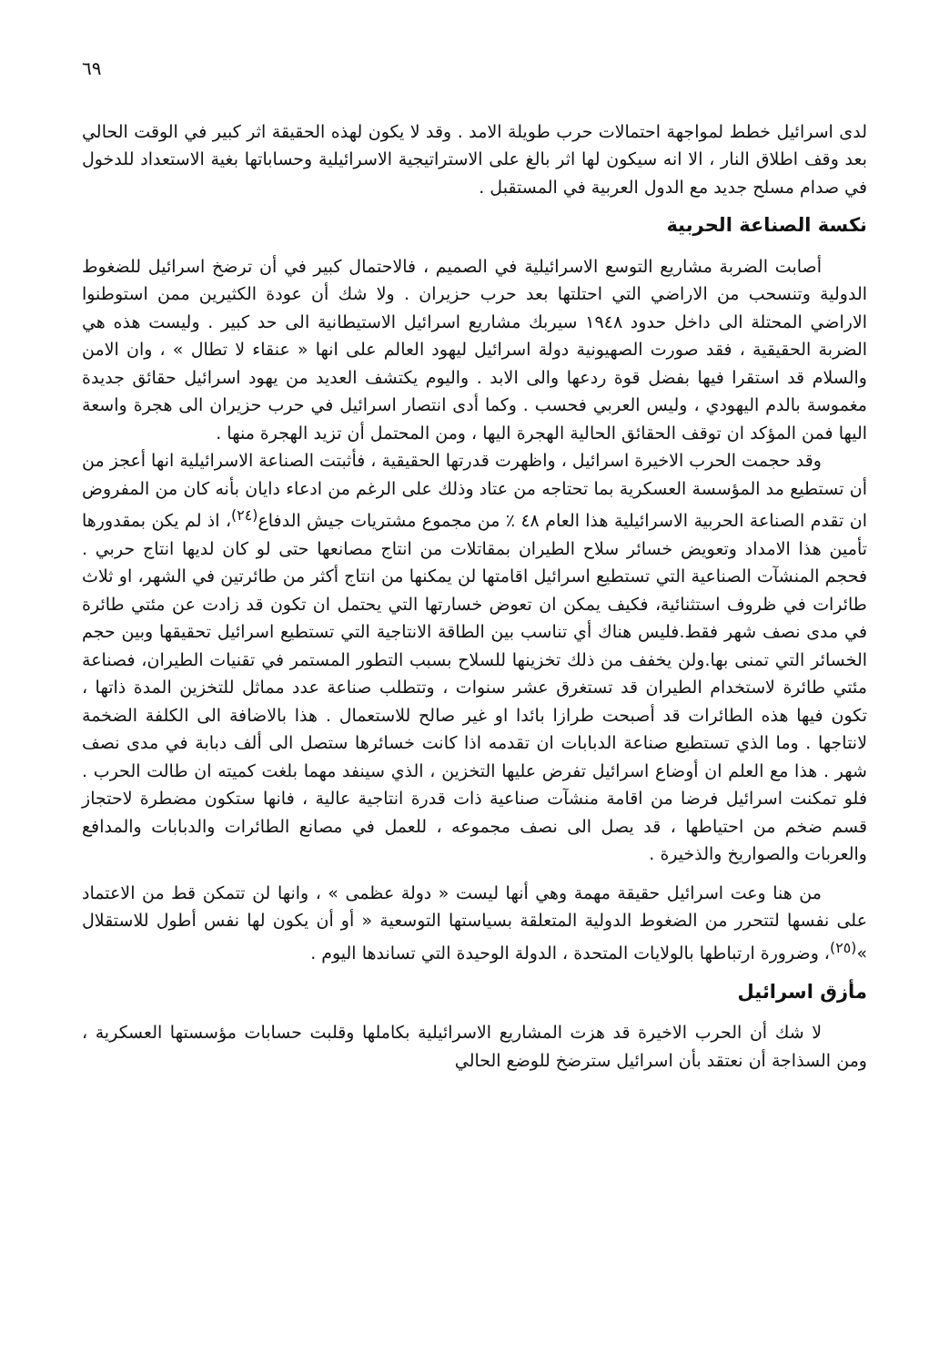٦٩
لدى اسرائيل خطط لمواجهة احتمالات حرب طويلة الامد . وقد لا يكون لهذه الحقيقة اثر كبير في الوقت الحالي بعد وقف اطلاق النار ، الا انه سيكون لها اثر بالغ على الاستراتيجية الاسرائيلية وحساباتها بغية الاستعداد للدخول في صدام مسلح جديد مع الدول العربية في المستقبل .
نكسة الصناعة الحربية
أصابت الضربة مشاريع التوسع الاسرائيلية في الصميم ، فالاحتمال كبير في أن ترضخ اسرائيل للضغوط الدولية وتنسحب من الاراضي التي احتلتها بعد حرب حزيران . ولا شك أن عودة الكثيرين ممن استوطنوا الاراضي المحتلة الى داخل حدود ١٩٤٨ سيربك مشاريع اسرائيل الاستيطانية الى حد كبير . وليست هذه هي الضربة الحقيقية ، فقد صورت الصهيونية دولة اسرائيل ليهود العالم على انها « عنقاء لا تطال » ، وان الامن والسلام قد استقرا فيها بفضل قوة ردعها والى الابد . واليوم يكتشف العديد من يهود اسرائيل حقائق جديدة مغموسة بالدم اليهودي ، وليس العربي فحسب . وكما أدى انتصار اسرائيل في حرب حزيران الى هجرة واسعة اليها فمن المؤكد ان توقف الحقائق الحالية الهجرة اليها ، ومن المحتمل أن تزيد الهجرة منها .
وقد حجمت الحرب الاخيرة اسرائيل ، واظهرت قدرتها الحقيقية ، فأثبتت الصناعة الاسرائيلية انها أعجز من أن تستطيع مد المؤسسة العسكرية بما تحتاجه من عتاد وذلك على الرغم من ادعاء دايان بأنه كان من المفروض ان تقدم الصناعة الحربية الاسرائيلية هذا العام ٤٨ ٪ من مجموع مشتريات جيش الدفاع<sup>(٢٤)</sup>، اذ لم يكن بمقدورها تأمين هذا الامداد وتعويض خسائر سلاح الطيران بمقاتلات من انتاج مصانعها حتى لو كان لديها انتاج حربي . فحجم المنشآت الصناعية التي تستطيع اسرائيل اقامتها لن يمكنها من انتاج أكثر من طائرتين في الشهر، او ثلاث طائرات في ظروف استثنائية، فكيف يمكن ان تعوض خسارتها التي يحتمل ان تكون قد زادت عن مئتي طائرة في مدى نصف شهر فقط.فليس هناك أي تناسب بين الطاقة الانتاجية التي تستطيع اسرائيل تحقيقها وبين حجم الخسائر التي تمنى بها.ولن يخفف من ذلك تخزينها للسلاح بسبب التطور المستمر في تقنيات الطيران، فصناعة مئتي طائرة لاستخدام الطيران قد تستغرق عشر سنوات ، وتتطلب صناعة عدد مماثل للتخزين المدة ذاتها ، تكون فيها هذه الطائرات قد أصبحت طرازا بائدا او غير صالح للاستعمال . هذا بالاضافة الى الكلفة الضخمة لانتاجها . وما الذي تستطيع صناعة الدبابات ان تقدمه اذا كانت خسائرها ستصل الى ألف دبابة في مدى نصف شهر . هذا مع العلم ان أوضاع اسرائيل تفرض عليها التخزين ، الذي سينفد مهما بلغت كميته ان طالت الحرب . فلو تمكنت اسرائيل فرضا من اقامة منشآت صناعية ذات قدرة انتاجية عالية ، فانها ستكون مضطرة لاحتجاز قسم ضخم من احتياطها ، قد يصل الى نصف مجموعه ، للعمل في مصانع الطائرات والدبابات والمدافع والعربات والصواريخ والذخيرة .
من هنا وعت اسرائيل حقيقة مهمة وهي أنها ليست « دولة عظمى » ، وانها لن تتمكن قط من الاعتماد على نفسها لتتحرر من الضغوط الدولية المتعلقة بسياستها التوسعية « أو أن يكون لها نفس أطول للاستقلال »<sup>(٢٥)</sup>، وضرورة ارتباطها بالولايات المتحدة ، الدولة الوحيدة التي تساندها اليوم .
مأزق اسرائيل
لا شك أن الحرب الاخيرة قد هزت المشاريع الاسرائيلية بكاملها وقلبت حسابات مؤسستها العسكرية ، ومن السذاجة أن نعتقد بأن اسرائيل سترضخ للوضع الحالي